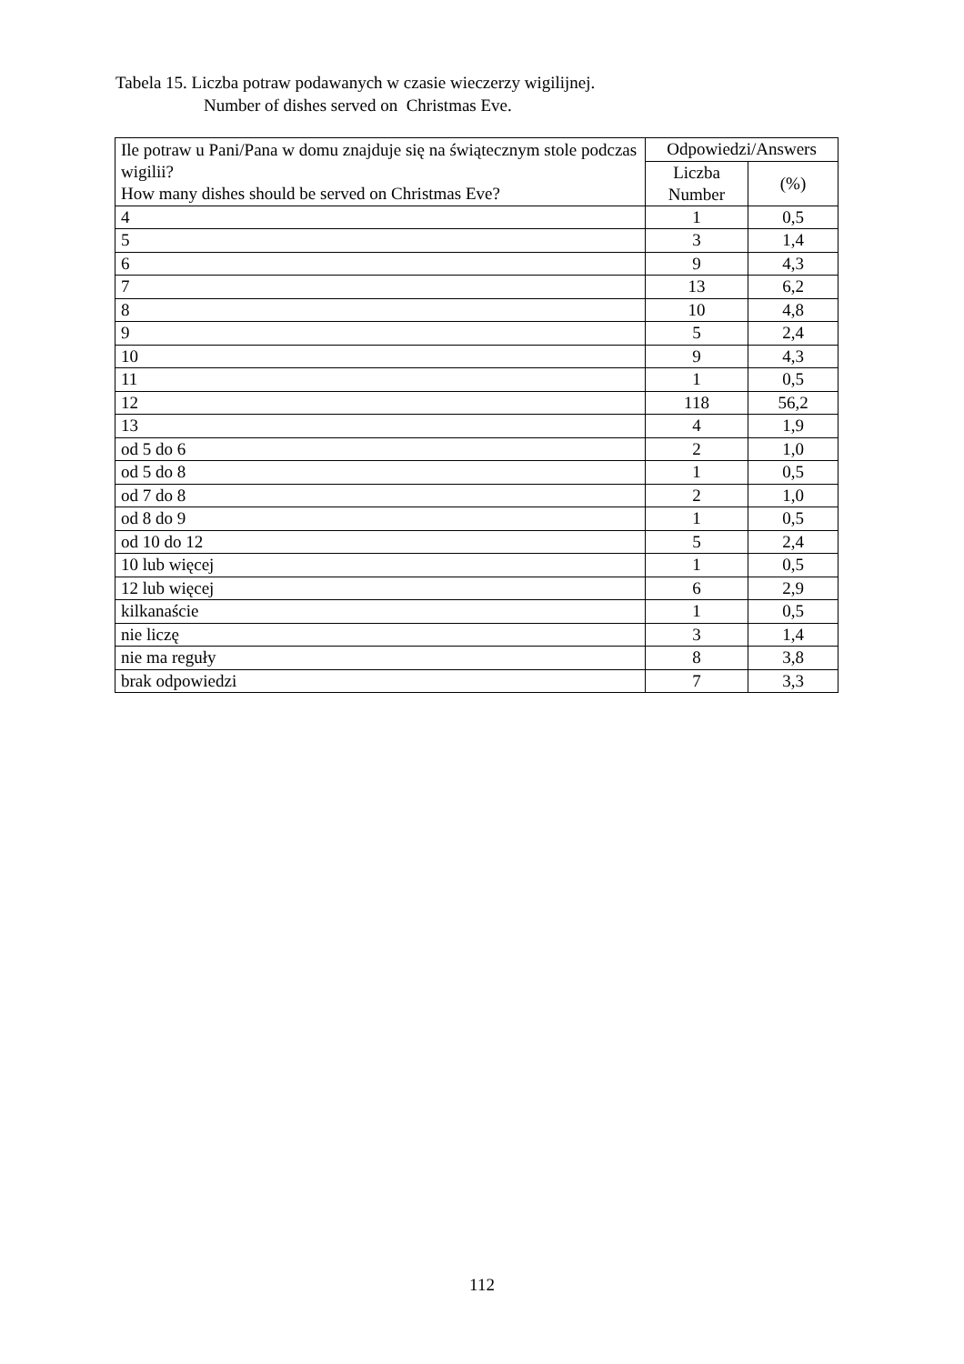Tabela 15. Liczba potraw podawanych w czasie wieczerzy wigilijnej.
Number of dishes served on Christmas Eve.
| Ile potraw u Pani/Pana w domu znajduje się na świątecznym stole podczas wigilii? How many dishes should be served on Christmas Eve? | Odpowiedzi/Answers | |
| --- | --- | --- |
| | Liczba Number | (%) |
| 4 | 1 | 0,5 |
| 5 | 3 | 1,4 |
| 6 | 9 | 4,3 |
| 7 | 13 | 6,2 |
| 8 | 10 | 4,8 |
| 9 | 5 | 2,4 |
| 10 | 9 | 4,3 |
| 11 | 1 | 0,5 |
| 12 | 118 | 56,2 |
| 13 | 4 | 1,9 |
| od 5 do 6 | 2 | 1,0 |
| od 5 do 8 | 1 | 0,5 |
| od 7 do 8 | 2 | 1,0 |
| od 8 do 9 | 1 | 0,5 |
| od 10 do 12 | 5 | 2,4 |
| 10 lub więcej | 1 | 0,5 |
| 12 lub więcej | 6 | 2,9 |
| kilkanaście | 1 | 0,5 |
| nie liczę | 3 | 1,4 |
| nie ma reguły | 8 | 3,8 |
| brak odpowiedzi | 7 | 3,3 |
112